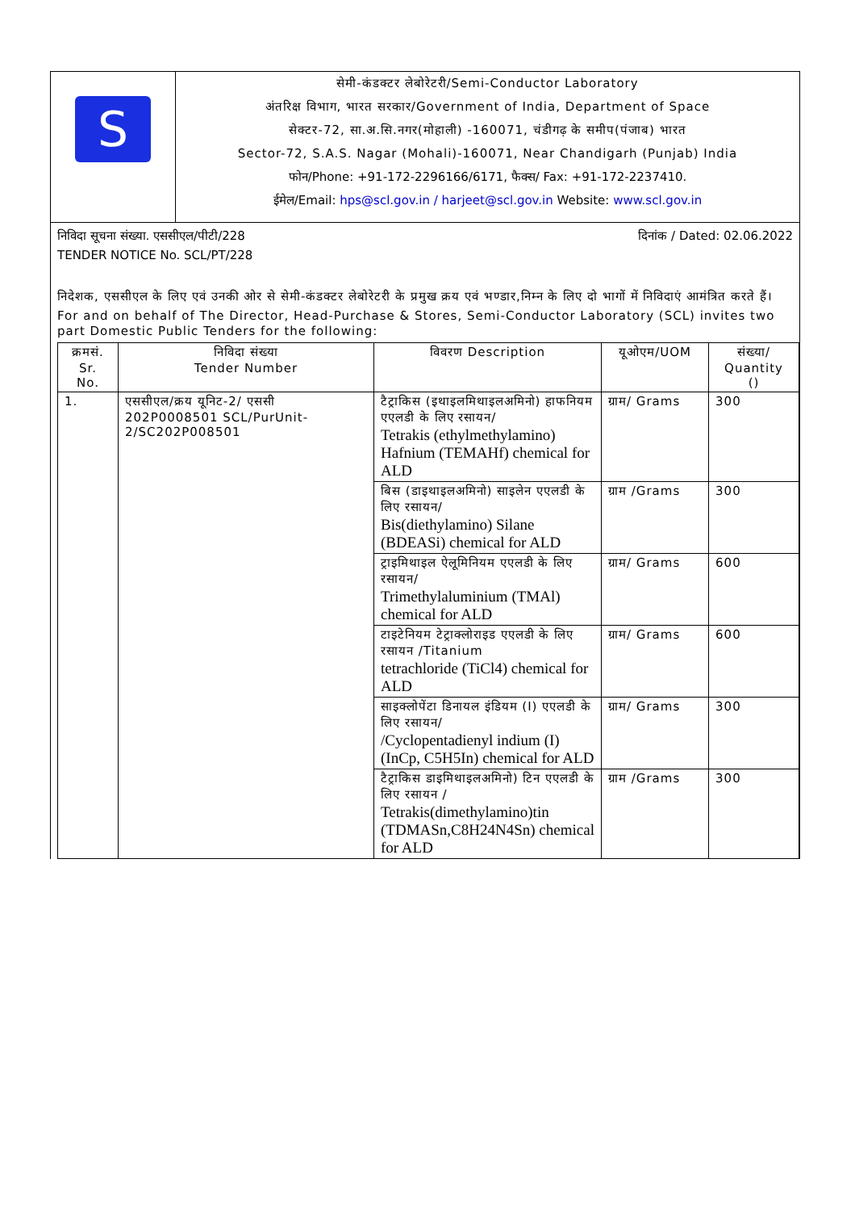S
सेमी-कंडक्टर लेबोरेटरी/Semi-Conductor Laboratory
अंतरिक्ष विभाग, भारत सरकार/Government of India, Department of Space
सेक्टर-72, सा.अ.सि.नगर(मोहाली) -160071, चंडीगढ़ के समीप(पंजाब) भारत
Sector-72, S.A.S. Nagar (Mohali)-160071, Near Chandigarh (Punjab) India
फोन/Phone: +91-172-2296166/6171, फैक्स/ Fax: +91-172-2237410.
ईमेल/Email: hps@scl.gov.in / harjeet@scl.gov.in Website: www.scl.gov.in
निविदा सूचना संख्या. एससीएल/पीटी/228 दिनांक / Dated: 02.06.2022
TENDER NOTICE No. SCL/PT/228
निदेशक, एससीएल के लिए एवं उनकी ओर से सेमी-कंडक्टर लेबोरेटरी के प्रमुख क्रय एवं भण्डार,निम्न के लिए दो भागों में निविदाएं आमंत्रित करते हैं।
For and on behalf of The Director, Head-Purchase & Stores, Semi-Conductor Laboratory (SCL) invites two part Domestic Public Tenders for the following:
| क्रमसं. Sr. No. | निविदा संख्या Tender Number | विवरण Description | यूओएम/UOM | संख्या/ Quantity () |
| --- | --- | --- | --- | --- |
| 1. | एससीएल/क्रय यूनिट-2/ एससी 202P0008501 SCL/PurUnit-2/SC202P008501 | टैट्राकिस (इथाइलमिथाइलअमिनो) हाफनियम एएलडी के लिए रसायन/ Tetrakis (ethylmethylamino) Hafnium (TEMAHf) chemical for ALD | ग्राम/ Grams | 300 |
| | | बिस (डाइथाइलअमिनो) साइलेन एएलडी के लिए रसायन/ Bis(diethylamino) Silane (BDEASi) chemical for ALD | ग्राम /Grams | 300 |
| | | ट्राइमिथाइल ऐलूमिनियम एएलडी के लिए रसायन/ Trimethylaluminium (TMAl) chemical for ALD | ग्राम/ Grams | 600 |
| | | टाइटेनियम टेट्राक्लोराइड एएलडी के लिए रसायन /Titanium tetrachloride (TiCl4) chemical for ALD | ग्राम/ Grams | 600 |
| | | साइक्लोपेंटा डिनायल इंडियम (I) एएलडी के लिए रसायन/ /Cyclopentadienyl indium (I) (InCp, C5H5In) chemical for ALD | ग्राम/ Grams | 300 |
| | | टैट्राकिस डाइमिथाइलअमिनो) टिन एएलडी के लिए रसायन / Tetrakis(dimethylamino)tin (TDMASn,C8H24N4Sn) chemical for ALD | ग्राम /Grams | 300 |